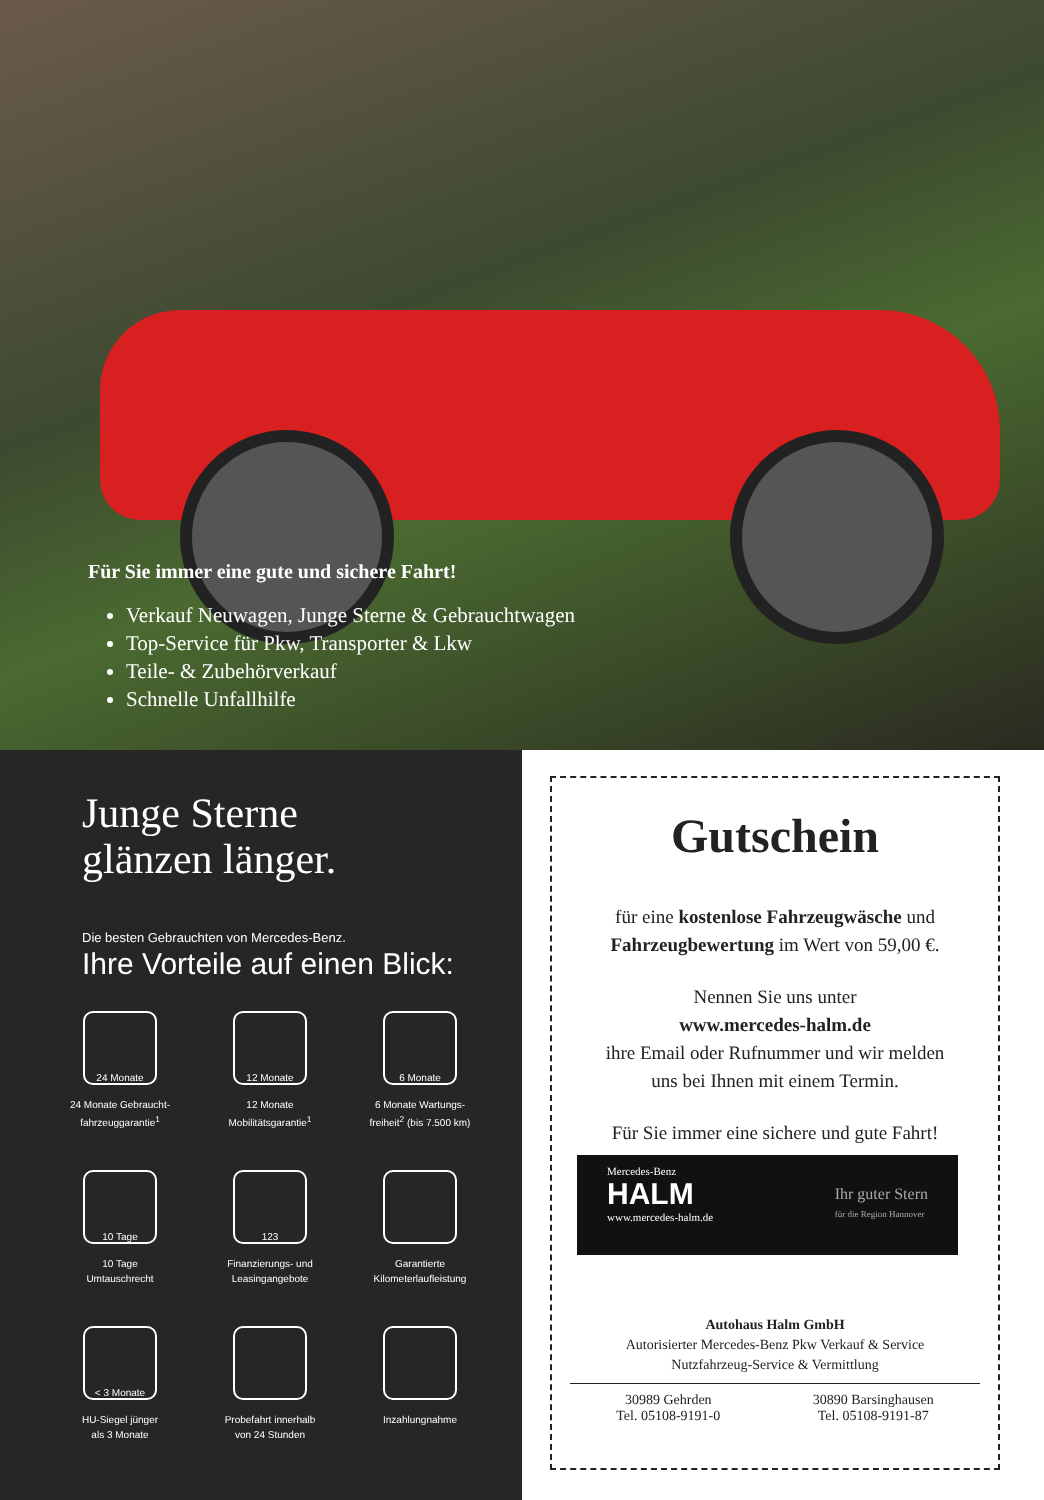Für Sie immer eine gute und sichere Fahrt!
Verkauf Neuwagen, Junge Sterne & Gebrauchtwagen
Top-Service für Pkw, Transporter & Lkw
Teile- & Zubehörverkauf
Schnelle Unfallhilfe
Junge Sterne
glänzen länger.
Die besten Gebrauchten von Mercedes-Benz.
Ihre Vorteile auf einen Blick:
24 Monate
24 Monate Gebraucht-
fahrzeuggarantie<sup>1</sup>
12 Monate
12 Monate
Mobilitätsgarantie<sup>1</sup>
6 Monate
6 Monate Wartungs-
freiheit<sup>2</sup> (bis 7.500 km)
10 Tage
10 Tage
Umtauschrecht
123
Finanzierungs- und
Leasingangebote
Garantierte
Kilometerlaufleistung
< 3 Monate
HU-Siegel jünger
als 3 Monate
Probefahrt innerhalb
von 24 Stunden
Inzahlungnahme
Gutschein
für eine kostenlose Fahrzeugwäsche und
Fahrzeugbewertung im Wert von 59,00 €.
Nennen Sie uns unter
www.mercedes-halm.de
ihre Email oder Rufnummer und wir melden
uns bei Ihnen mit einem Termin.
Für Sie immer eine sichere und gute Fahrt!
Mercedes-Benz
HALM
www.mercedes-halm.de
Ihr guter Stern
für die Region Hannover
Autohaus Halm GmbH
Autorisierter Mercedes-Benz Pkw Verkauf & Service
Nutzfahrzeug-Service & Vermittlung
30989 Gehrden
Tel. 05108-9191-0
30890 Barsinghausen
Tel. 05108-9191-87